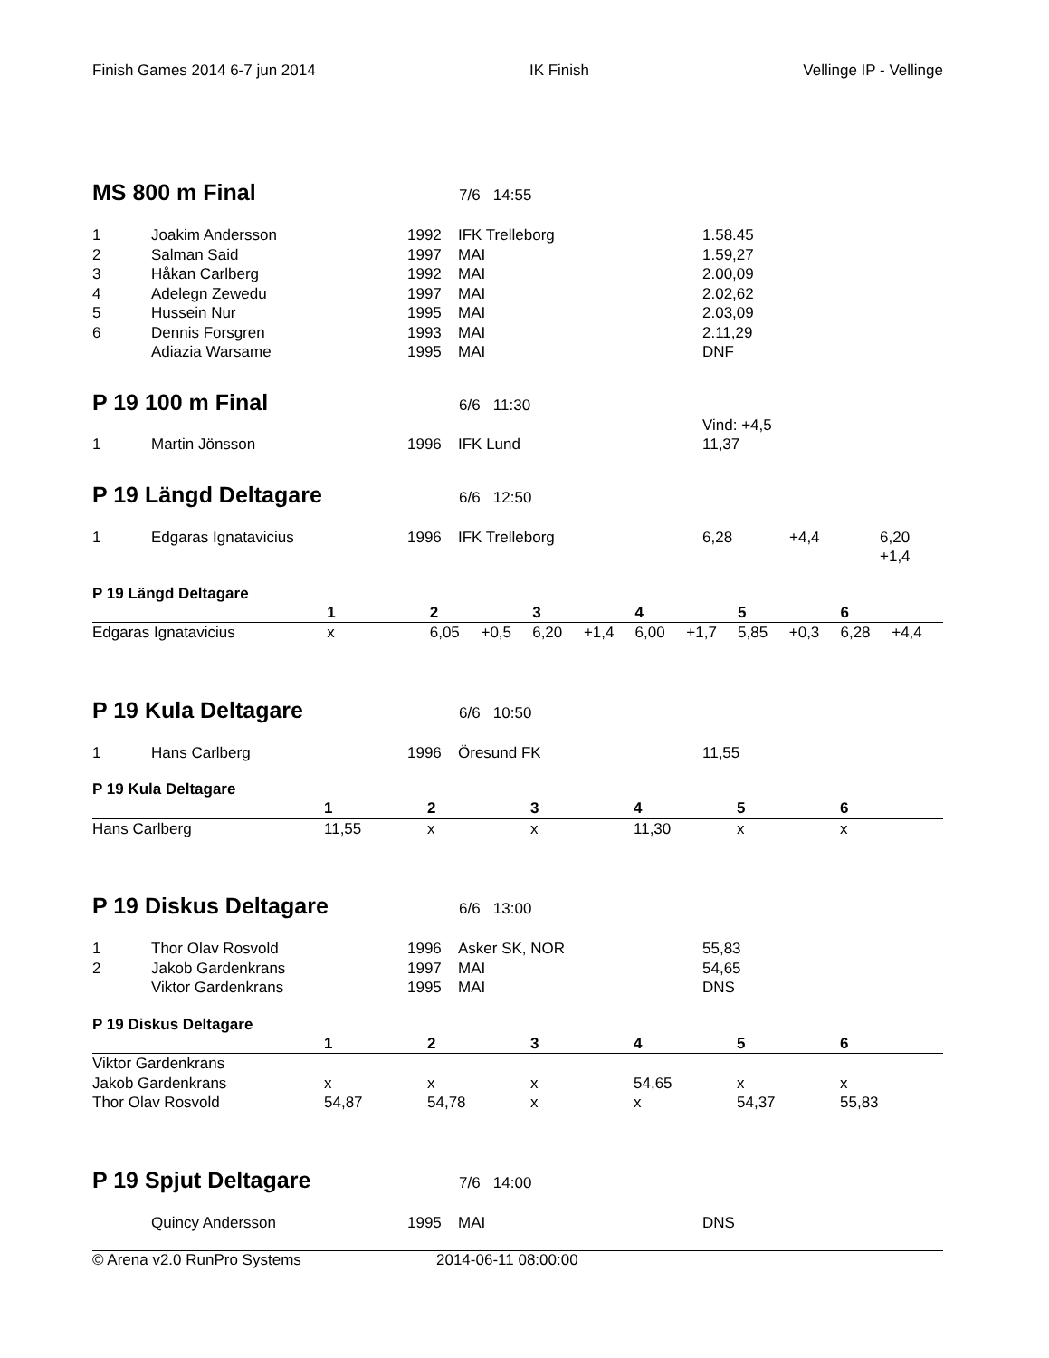Finish Games 2014 6-7 jun 2014 IK Finish Vellinge IP - Vellinge
MS 800 m Final
7/6 14:55
| 1 | Joakim Andersson | 1992 | IFK Trelleborg | 1.58.45 | | |
| 2 | Salman Said | 1997 | MAI | 1.59,27 | | |
| 3 | Håkan Carlberg | 1992 | MAI | 2.00,09 | | |
| 4 | Adelegn Zewedu | 1997 | MAI | 2.02,62 | | |
| 5 | Hussein Nur | 1995 | MAI | 2.03,09 | | |
| 6 | Dennis Forsgren | 1993 | MAI | 2.11,29 | | |
| | Adiazia Warsame | 1995 | MAI | DNF | | |
P 19 100 m Final
6/6 11:30
| | | | | Vind: +4,5 | | |
| 1 | Martin Jönsson | 1996 | IFK Lund | 11,37 | | |
P 19 Längd Deltagare
6/6 12:50
| 1 | Edgaras Ignatavicius | 1996 | IFK Trelleborg | 6,28 | +4,4 | 6,20 +1,4 |
P 19 Längd Deltagare
| | 1 | | 2 | | 3 | | 4 | | 5 | | 6 | |
| --- | --- | --- | --- | --- | --- | --- | --- | --- | --- | --- | --- | --- |
| Edgaras Ignatavicius | x | | 6,05 | +0,5 | 6,20 | +1,4 | 6,00 | +1,7 | 5,85 | +0,3 | 6,28 | +4,4 |
P 19 Kula Deltagare
6/6 10:50
| 1 | Hans Carlberg | 1996 | Öresund FK | 11,55 | | |
P 19 Kula Deltagare
| | 1 | 2 | 3 | 4 | 5 | 6 |
| --- | --- | --- | --- | --- | --- | --- |
| Hans Carlberg | 11,55 | x | x | 11,30 | x | x |
P 19 Diskus Deltagare
6/6 13:00
| 1 | Thor Olav Rosvold | 1996 | Asker SK, NOR | 55,83 | | |
| 2 | Jakob Gardenkrans | 1997 | MAI | 54,65 | | |
| | Viktor Gardenkrans | 1995 | MAI | DNS | | |
P 19 Diskus Deltagare
| | 1 | 2 | 3 | 4 | 5 | 6 |
| --- | --- | --- | --- | --- | --- | --- |
| Viktor Gardenkrans | | | | | | |
| Jakob Gardenkrans | x | x | x | 54,65 | x | x |
| Thor Olav Rosvold | 54,87 | 54,78 | x | x | 54,37 | 55,83 |
P 19 Spjut Deltagare
7/6 14:00
| | Quincy Andersson | 1995 | MAI | DNS | | |
© Arena v2.0 RunPro Systems 2014-06-11 08:00:00